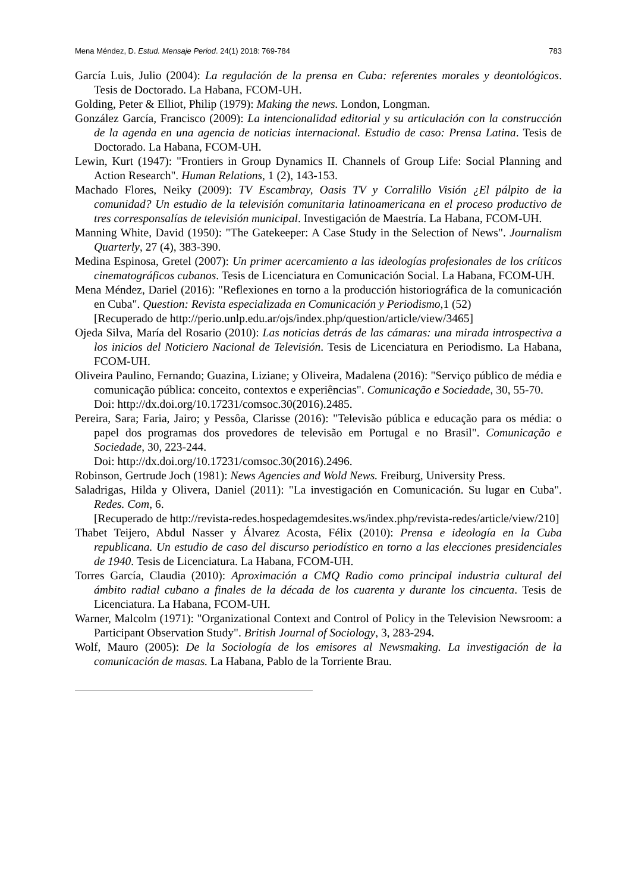Mena Méndez, D. Estud. Mensaje Period. 24(1) 2018: 769-784 783
García Luis, Julio (2004): La regulación de la prensa en Cuba: referentes morales y deontológicos. Tesis de Doctorado. La Habana, FCOM-UH.
Golding, Peter & Elliot, Philip (1979): Making the news. London, Longman.
González García, Francisco (2009): La intencionalidad editorial y su articulación con la construcción de la agenda en una agencia de noticias internacional. Estudio de caso: Prensa Latina. Tesis de Doctorado. La Habana, FCOM-UH.
Lewin, Kurt (1947): "Frontiers in Group Dynamics II. Channels of Group Life: Social Planning and Action Research". Human Relations, 1 (2), 143-153.
Machado Flores, Neiky (2009): TV Escambray, Oasis TV y Corralillo Visión ¿El pálpito de la comunidad? Un estudio de la televisión comunitaria latinoamericana en el proceso productivo de tres corresponsalías de televisión municipal. Investigación de Maestría. La Habana, FCOM-UH.
Manning White, David (1950): "The Gatekeeper: A Case Study in the Selection of News". Journalism Quarterly, 27 (4), 383-390.
Medina Espinosa, Gretel (2007): Un primer acercamiento a las ideologías profesionales de los críticos cinematográficos cubanos. Tesis de Licenciatura en Comunicación Social. La Habana, FCOM-UH.
Mena Méndez, Dariel (2016): "Reflexiones en torno a la producción historiográfica de la comunicación en Cuba". Question: Revista especializada en Comunicación y Periodismo,1 (52)
[Recuperado de http://perio.unlp.edu.ar/ojs/index.php/question/article/view/3465]
Ojeda Silva, María del Rosario (2010): Las noticias detrás de las cámaras: una mirada introspectiva a los inicios del Noticiero Nacional de Televisión. Tesis de Licenciatura en Periodismo. La Habana, FCOM-UH.
Oliveira Paulino, Fernando; Guazina, Liziane; y Oliveira, Madalena (2016): "Serviço público de média e comunicação pública: conceito, contextos e experiências". Comunicação e Sociedade, 30, 55-70.
Doi: http://dx.doi.org/10.17231/comsoc.30(2016).2485.
Pereira, Sara; Faria, Jairo; y Pessôa, Clarisse (2016): "Televisão pública e educação para os média: o papel dos programas dos provedores de televisão em Portugal e no Brasil". Comunicação e Sociedade, 30, 223-244.
Doi: http://dx.doi.org/10.17231/comsoc.30(2016).2496.
Robinson, Gertrude Joch (1981): News Agencies and Wold News. Freiburg, University Press.
Saladrigas, Hilda y Olivera, Daniel (2011): "La investigación en Comunicación. Su lugar en Cuba". Redes. Com, 6.
[Recuperado de http://revista-redes.hospedagemdesites.ws/index.php/revista-redes/article/view/210]
Thabet Teijero, Abdul Nasser y Álvarez Acosta, Félix (2010): Prensa e ideología en la Cuba republicana. Un estudio de caso del discurso periodístico en torno a las elecciones presidenciales de 1940. Tesis de Licenciatura. La Habana, FCOM-UH.
Torres García, Claudia (2010): Aproximación a CMQ Radio como principal industria cultural del ámbito radial cubano a finales de la década de los cuarenta y durante los cincuenta. Tesis de Licenciatura. La Habana, FCOM-UH.
Warner, Malcolm (1971): "Organizational Context and Control of Policy in the Television Newsroom: a Participant Observation Study". British Journal of Sociology, 3, 283-294.
Wolf, Mauro (2005): De la Sociología de los emisores al Newsmaking. La investigación de la comunicación de masas. La Habana, Pablo de la Torriente Brau.